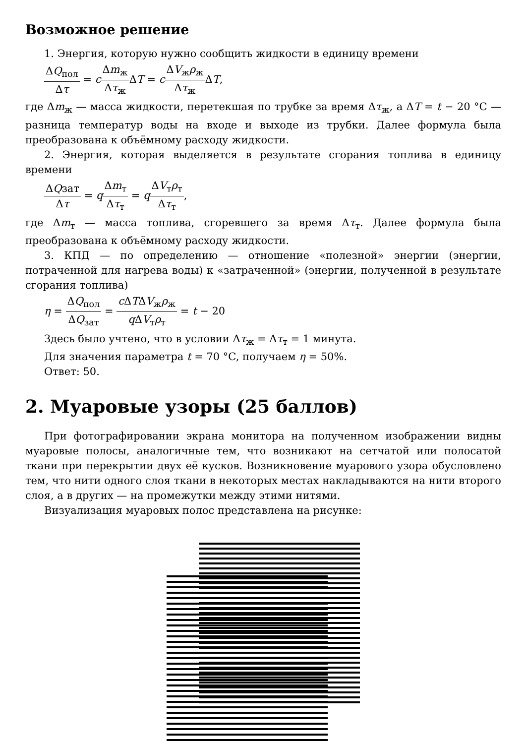Возможное решение
1. Энергия, которую нужно сообщить жидкости в единицу времени
ΔQ<sub>пол</sub> Δτ = cΔm<sub>ж</sub> Δτ<sub>ж</sub> ΔT = cΔV<sub>ж</sub>ρ<sub>ж</sub> Δτ<sub>ж</sub> ΔT,
где Δm<sub>ж</sub> — масса жидкости, перетекшая по трубке за время Δτ<sub>ж</sub>, а ΔT = t − 20 °C — разница температур воды на входе и выходе из трубки. Далее формула была преобразована к объёмному расходу жидкости.
2. Энергия, которая выделяется в результате сгорания топлива в единицу времени
ΔQзат Δτ = qΔm<sub>т</sub> Δτ<sub>т</sub> = qΔV<sub>т</sub>ρ<sub>т</sub> Δτ<sub>т</sub>,
где Δm<sub>т</sub> — масса топлива, сгоревшего за время Δτ<sub>т</sub>. Далее формула была преобразована к объёмному расходу жидкости.
3. КПД — по определению — отношение «полезной» энергии (энергии, потраченной для нагрева воды) к «затраченной» (энергии, полученной в результате сгорания топлива)
η = ΔQ<sub>пол</sub> ΔQ<sub>зат</sub> = c ΔTΔV<sub>ж</sub>ρ<sub>ж</sub> q ΔV<sub>т</sub>ρ<sub>т</sub> = t − 20
Здесь было учтено, что в условии Δτ<sub>ж</sub> = Δτ<sub>т</sub> = 1 минута.
Для значения параметра t = 70 °C, получаем η = 50%.
Ответ: 50.
2. Муаровые узоры (25 баллов)
При фотографировании экрана монитора на полученном изображении видны муаровые полосы, аналогичные тем, что возникают на сетчатой или полосатой ткани при перекрытии двух её кусков. Возникновение муарового узора обусловлено тем, что нити одного слоя ткани в некоторых местах накладываются на нити второго слоя, а в других — на промежутки между этими нитями.
Визуализация муаровых полос представлена на рисунке: